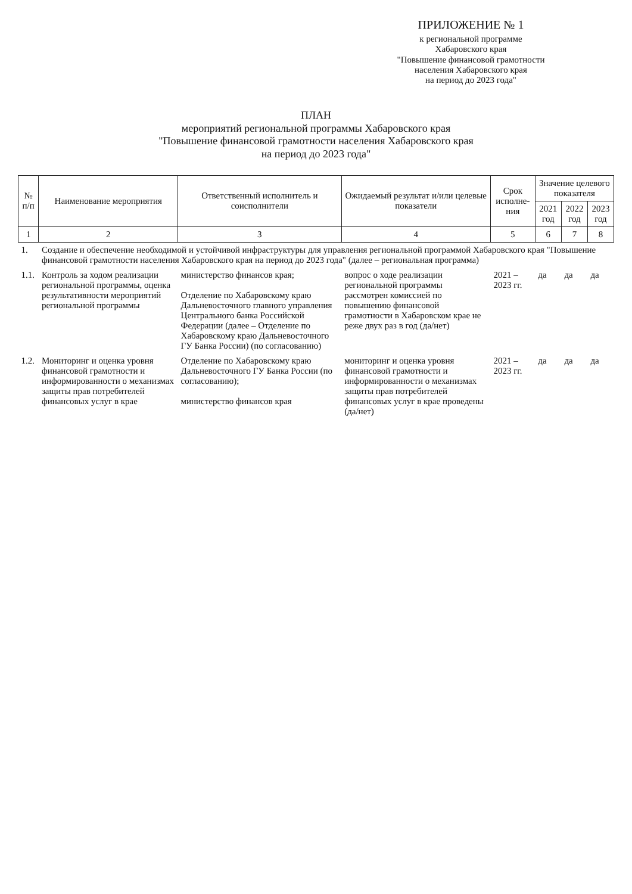ПРИЛОЖЕНИЕ № 1
к региональной программе
Хабаровского края
"Повышение финансовой грамотности
населения Хабаровского края
на период до 2023 года"
ПЛАН
мероприятий региональной программы Хабаровского края
"Повышение финансовой грамотности населения Хабаровского края
на период до 2023 года"
| № п/п | Наименование мероприятия | Ответственный исполнитель и соисполнители | Ожидаемый результат и/или целевые показатели | Срок исполне-ния | Значение целевого показателя | | |
| --- | --- | --- | --- | --- | --- | --- | --- |
| | | | | | 2021 год | 2022 год | 2023 год |
| 1 | 2 | 3 | 4 | 5 | 6 | 7 | 8 |
| 1. | Создание и обеспечение необходимой и устойчивой инфраструктуры для управления региональной программой Хабаровского края "Повышение финансовой грамотности населения Хабаровского края на период до 2023 года" (далее – региональная программа) | | | | | | |
| 1.1. | Контроль за ходом реализации региональной программы, оценка результативности мероприятий региональной программы | министерство финансов края; Отделение по Хабаровскому краю Дальневосточного главного управления Центрального банка Российской Федерации (далее – Отделение по Хабаровскому краю Дальневосточного ГУ Банка России) (по согласованию) | вопрос о ходе реализации региональной программы рассмотрен комиссией по повышению финансовой грамотности в Хабаровском крае не реже двух раз в год (да/нет) | 2021 – 2023 гг. | да | да | да |
| 1.2. | Мониторинг и оценка уровня финансовой грамотности и информированности о механизмах защиты прав потребителей финансовых услуг в крае | Отделение по Хабаровскому краю Дальневосточного ГУ Банка России (по согласованию); министерство финансов края | мониторинг и оценка уровня финансовой грамотности и информированности о механизмах защиты прав потребителей финансовых услуг в крае проведены (да/нет) | 2021 – 2023 гг. | да | да | да |